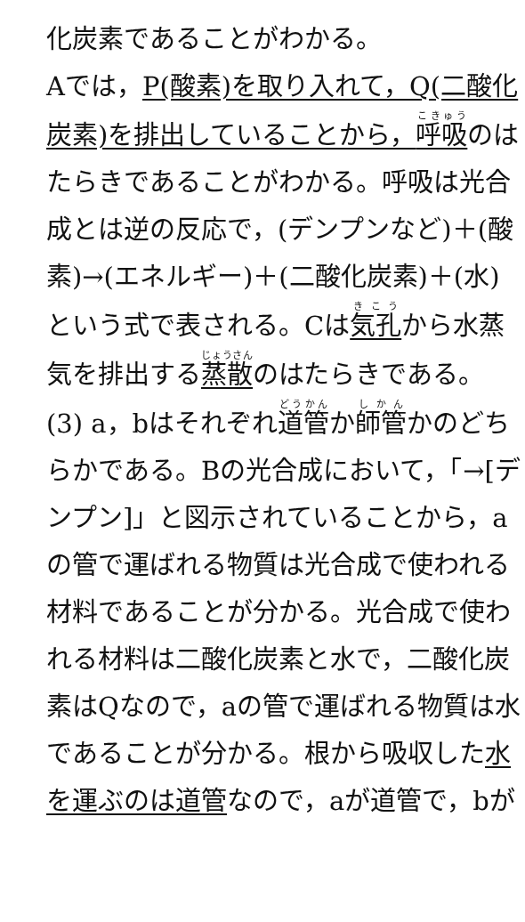化炭素であることがわかる。
Aでは，P(酸素)を取り入れて，Q(二酸化
炭素)を排出していることから，呼吸のは
たらきであることがわかる。呼吸は光合
成とは逆の反応で，(デンプンなど)＋(酸
素)→(エネルギー)＋(二酸化炭素)＋(水)
という式で表される。Cは気孔から水蒸
気を排出する蒸散のはたらきである。
(3) a，bはそれぞれ道管か師管かのどち
らかである。Bの光合成において，「→[デ
ンプン]」と図示されていることから，a
の管で運ばれる物質は光合成で使われる
材料であることが分かる。光合成で使わ
れる材料は二酸化炭素と水で，二酸化炭
素はQなので，aの管で運ばれる物質は水
であることが分かる。根から吸収した水
を運ぶのは道管なので，aが道管で，bが